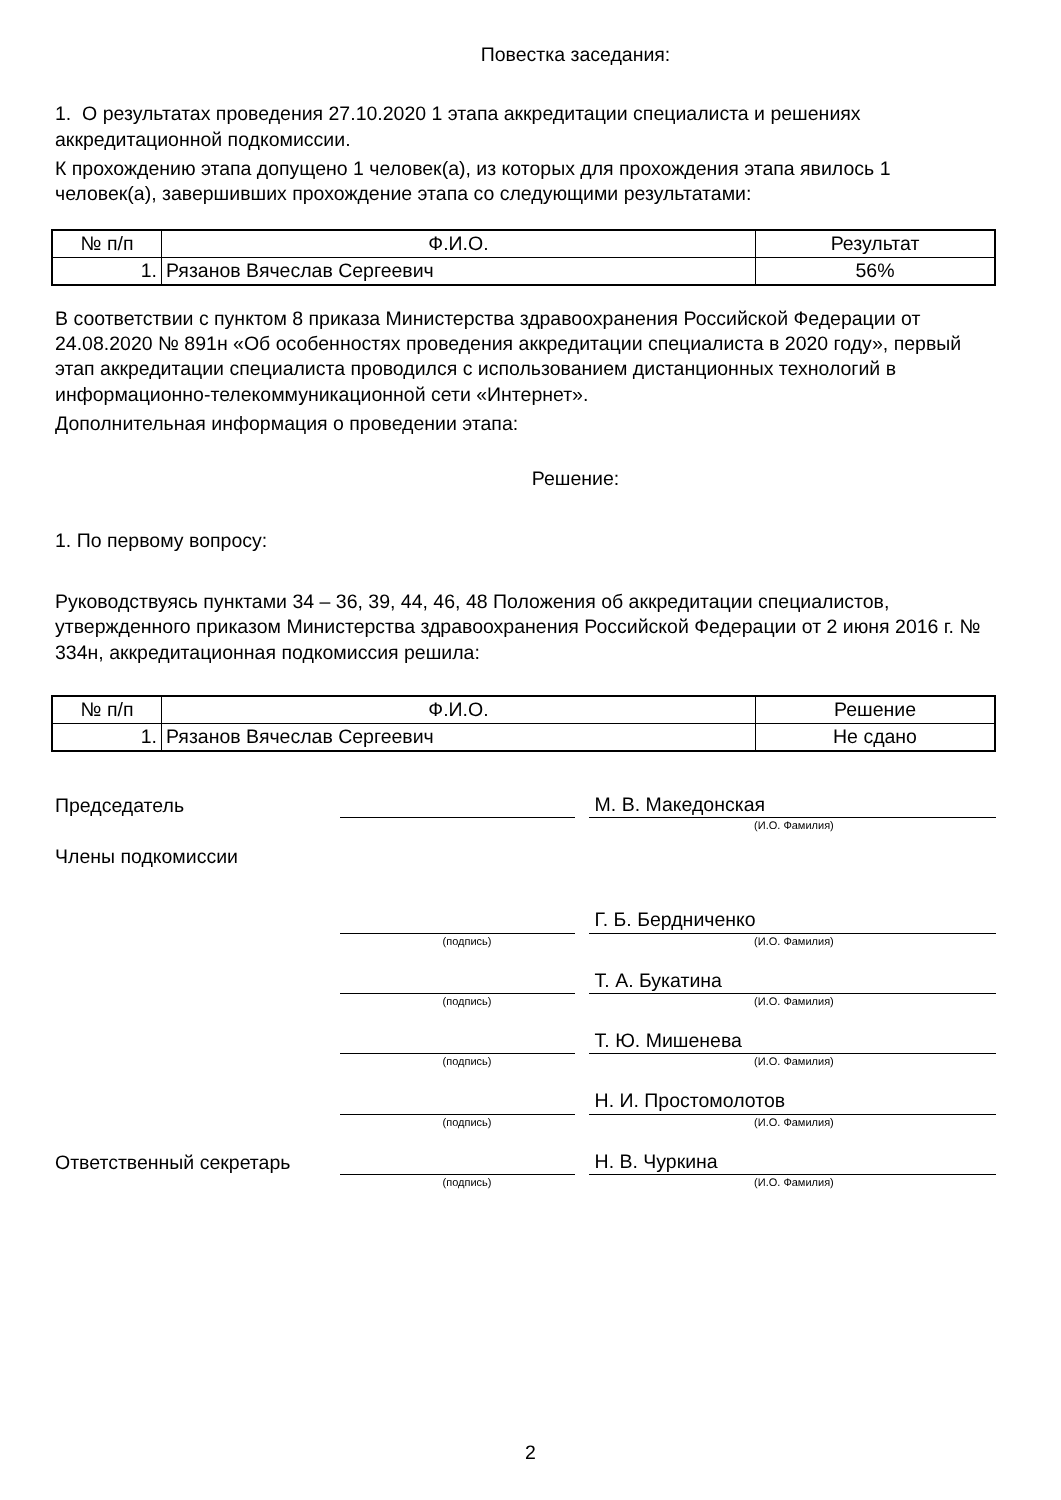Повестка заседания:
1. О результатах проведения 27.10.2020 1 этапа аккредитации специалиста и решениях аккредитационной подкомиссии.
К прохождению этапа допущено 1 человек(а), из которых для прохождения этапа явилось 1 человек(а), завершивших прохождение этапа со следующими результатами:
| № п/п | Ф.И.О. | Результат |
| --- | --- | --- |
| 1. | Рязанов Вячеслав Сергеевич | 56% |
В соответствии с пунктом 8 приказа Министерства здравоохранения Российской Федерации от 24.08.2020 № 891н «Об особенностях проведения аккредитации специалиста в 2020 году», первый этап аккредитации специалиста проводился с использованием дистанционных технологий в информационно-телекоммуникационной сети «Интернет».
Дополнительная информация о проведении этапа:
Решение:
1. По первому вопросу:
Руководствуясь пунктами 34 – 36, 39, 44, 46, 48 Положения об аккредитации специалистов, утвержденного приказом Министерства здравоохранения Российской Федерации от 2 июня 2016 г. № 334н, аккредитационная подкомиссия решила:
| № п/п | Ф.И.О. | Решение |
| --- | --- | --- |
| 1. | Рязанов Вячеслав Сергеевич | Не сдано |
Председатель М. В. Македонская
(И.О. Фамилия)
Члены подкомиссии
Г. Б. Бердниченко
(подпись) (И.О. Фамилия)
Т. А. Букатина
(подпись) (И.О. Фамилия)
Т. Ю. Мишенева
(подпись) (И.О. Фамилия)
Н. И. Простомолотов
(подпись) (И.О. Фамилия)
Ответственный секретарь Н. В. Чуркина
(подпись) (И.О. Фамилия)
2